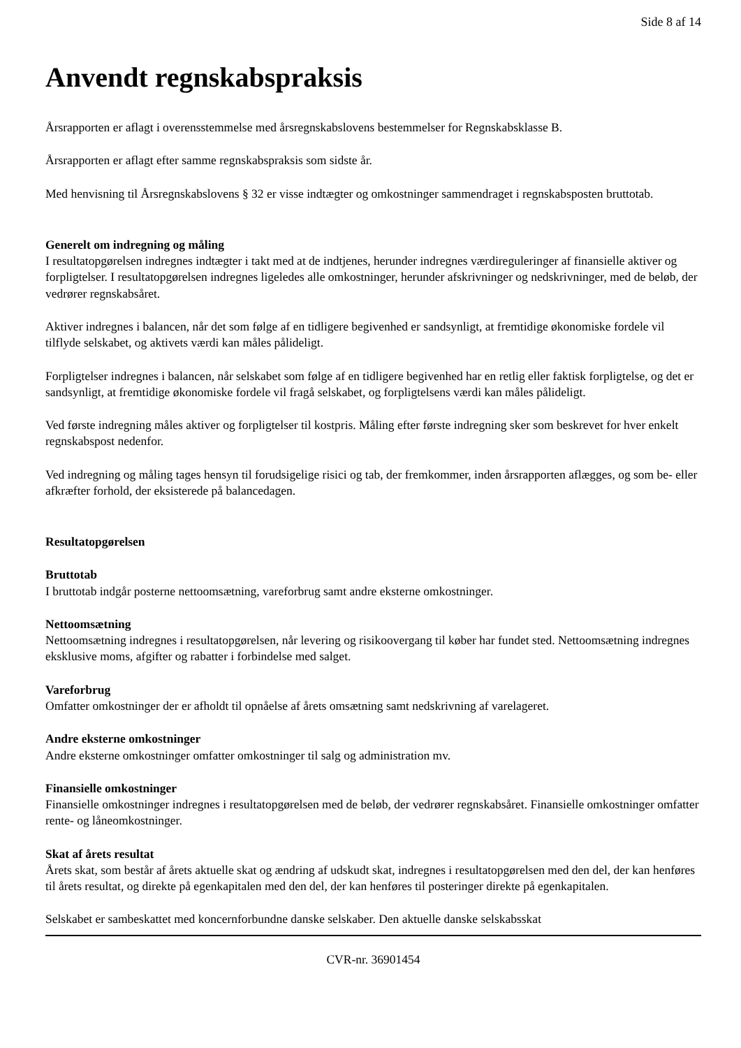Side 8 af 14
Anvendt regnskabspraksis
Årsrapporten er aflagt i overensstemmelse med årsregnskabslovens bestemmelser for Regnskabsklasse B.
Årsrapporten er aflagt efter samme regnskabspraksis som sidste år.
Med henvisning til Årsregnskabslovens § 32 er visse indtægter og omkostninger sammendraget i regnskabsposten bruttotab.
Generelt om indregning og måling
I resultatopgørelsen indregnes indtægter i takt med at de indtjenes, herunder indregnes værdireguleringer af finansielle aktiver og forpligtelser. I resultatopgørelsen indregnes ligeledes alle omkostninger, herunder afskrivninger og nedskrivninger, med de beløb, der vedrører regnskabsåret.
Aktiver indregnes i balancen, når det som følge af en tidligere begivenhed er sandsynligt, at fremtidige økonomiske fordele vil tilflyde selskabet, og aktivets værdi kan måles pålideligt.
Forpligtelser indregnes i balancen, når selskabet som følge af en tidligere begivenhed har en retlig eller faktisk forpligtelse, og det er sandsynligt, at fremtidige økonomiske fordele vil fragå selskabet, og forpligtelsens værdi kan måles pålideligt.
Ved første indregning måles aktiver og forpligtelser til kostpris. Måling efter første indregning sker som beskrevet for hver enkelt regnskabspost nedenfor.
Ved indregning og måling tages hensyn til forudsigelige risici og tab, der fremkommer, inden årsrapporten aflægges, og som be- eller afkræfter forhold, der eksisterede på balancedagen.
Resultatopgørelsen
Bruttotab
I bruttotab indgår posterne nettoomsætning, vareforbrug samt andre eksterne omkostninger.
Nettoomsætning
Nettoomsætning indregnes i resultatopgørelsen, når levering og risikoovergang til køber har fundet sted. Nettoomsætning indregnes eksklusive moms, afgifter og rabatter i forbindelse med salget.
Vareforbrug
Omfatter omkostninger der er afholdt til opnåelse af årets omsætning samt nedskrivning af varelageret.
Andre eksterne omkostninger
Andre eksterne omkostninger omfatter omkostninger til salg og administration mv.
Finansielle omkostninger
Finansielle omkostninger indregnes i resultatopgørelsen med de beløb, der vedrører regnskabsåret. Finansielle omkostninger omfatter rente- og låneomkostninger.
Skat af årets resultat
Årets skat, som består af årets aktuelle skat og ændring af udskudt skat, indregnes i resultatopgørelsen med den del, der kan henføres til årets resultat, og direkte på egenkapitalen med den del, der kan henføres til posteringer direkte på egenkapitalen.
Selskabet er sambeskattet med koncernforbundne danske selskaber. Den aktuelle danske selskabsskat
CVR-nr. 36901454